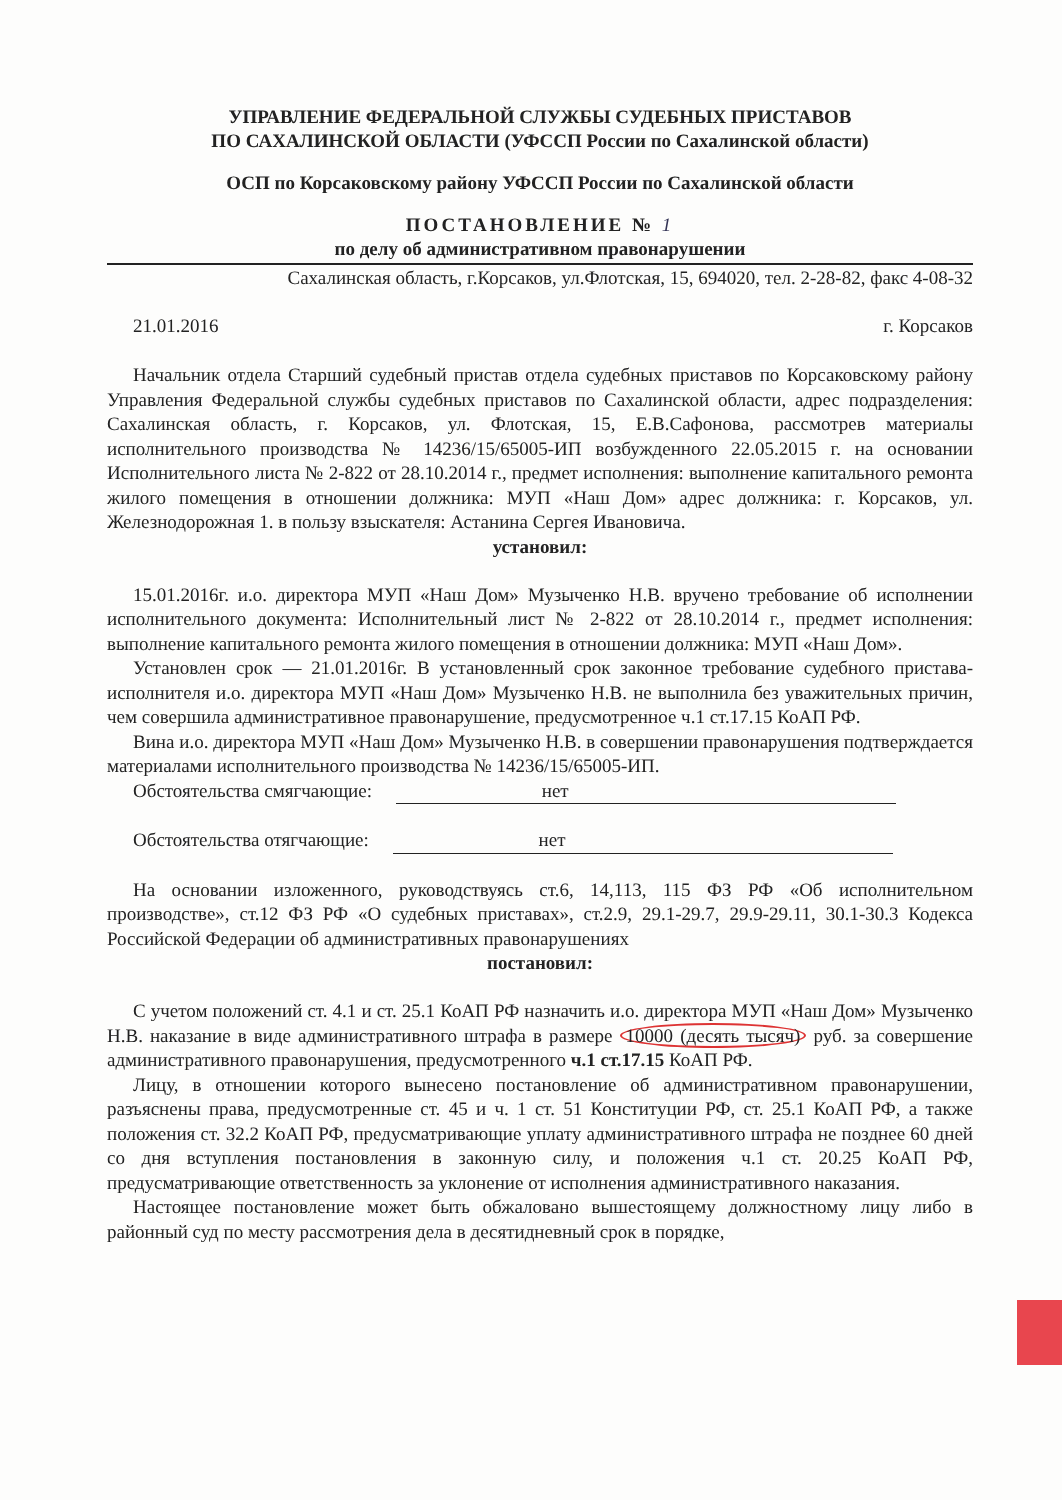УПРАВЛЕНИЕ ФЕДЕРАЛЬНОЙ СЛУЖБЫ СУДЕБНЫХ ПРИСТАВОВ
ПО САХАЛИНСКОЙ ОБЛАСТИ (УФССП России по Сахалинской области)
ОСП по Корсаковскому району УФССП России по Сахалинской области
ПОСТАНОВЛЕНИЕ № 1
по делу об административном правонарушении
Сахалинская область, г.Корсаков, ул.Флотская, 15, 694020, тел. 2-28-82, факс 4-08-32
21.01.2016 г. Корсаков
Начальник отдела Старший судебный пристав отдела судебных приставов по Корсаковскому району Управления Федеральной службы судебных приставов по Сахалинской области, адрес подразделения: Сахалинская область, г. Корсаков, ул. Флотская, 15, Е.В.Сафонова, рассмотрев материалы исполнительного производства № 14236/15/65005-ИП возбужденного 22.05.2015 г. на основании Исполнительного листа № 2-822 от 28.10.2014 г., предмет исполнения: выполнение капитального ремонта жилого помещения в отношении должника: МУП «Наш Дом» адрес должника: г. Корсаков, ул. Железнодорожная 1. в пользу взыскателя: Астанина Сергея Ивановича.
установил:
15.01.2016г. и.о. директора МУП «Наш Дом» Музыченко Н.В. вручено требование об исполнении исполнительного документа: Исполнительный лист № 2-822 от 28.10.2014 г., предмет исполнения: выполнение капитального ремонта жилого помещения в отношении должника: МУП «Наш Дом».
Установлен срок — 21.01.2016г. В установленный срок законное требование судебного пристава-исполнителя и.о. директора МУП «Наш Дом» Музыченко Н.В. не выполнила без уважительных причин, чем совершила административное правонарушение, предусмотренное ч.1 ст.17.15 КоАП РФ.
Вина и.о. директора МУП «Наш Дом» Музыченко Н.В. в совершении правонарушения подтверждается материалами исполнительного производства № 14236/15/65005-ИП.
Обстоятельства смягчающие: нет
Обстоятельства отягчающие: нет
На основании изложенного, руководствуясь ст.6, 14,113, 115 ФЗ РФ «Об исполнительном производстве», ст.12 ФЗ РФ «О судебных приставах», ст.2.9, 29.1-29.7, 29.9-29.11, 30.1-30.3 Кодекса Российской Федерации об административных правонарушениях
постановил:
С учетом положений ст. 4.1 и ст. 25.1 КоАП РФ назначить и.о. директора МУП «Наш Дом» Музыченко Н.В. наказание в виде административного штрафа в размере 10000 (десять тысяч) руб. за совершение административного правонарушения, предусмотренного ч.1 ст.17.15 КоАП РФ.
Лицу, в отношении которого вынесено постановление об административном правонарушении, разъяснены права, предусмотренные ст. 45 и ч. 1 ст. 51 Конституции РФ, ст. 25.1 КоАП РФ, а также положения ст. 32.2 КоАП РФ, предусматривающие уплату административного штрафа не позднее 60 дней со дня вступления постановления в законную силу, и положения ч.1 ст. 20.25 КоАП РФ, предусматривающие ответственность за уклонение от исполнения административного наказания.
Настоящее постановление может быть обжаловано вышестоящему должностному лицу либо в районный суд по месту рассмотрения дела в десятидневный срок в порядке,